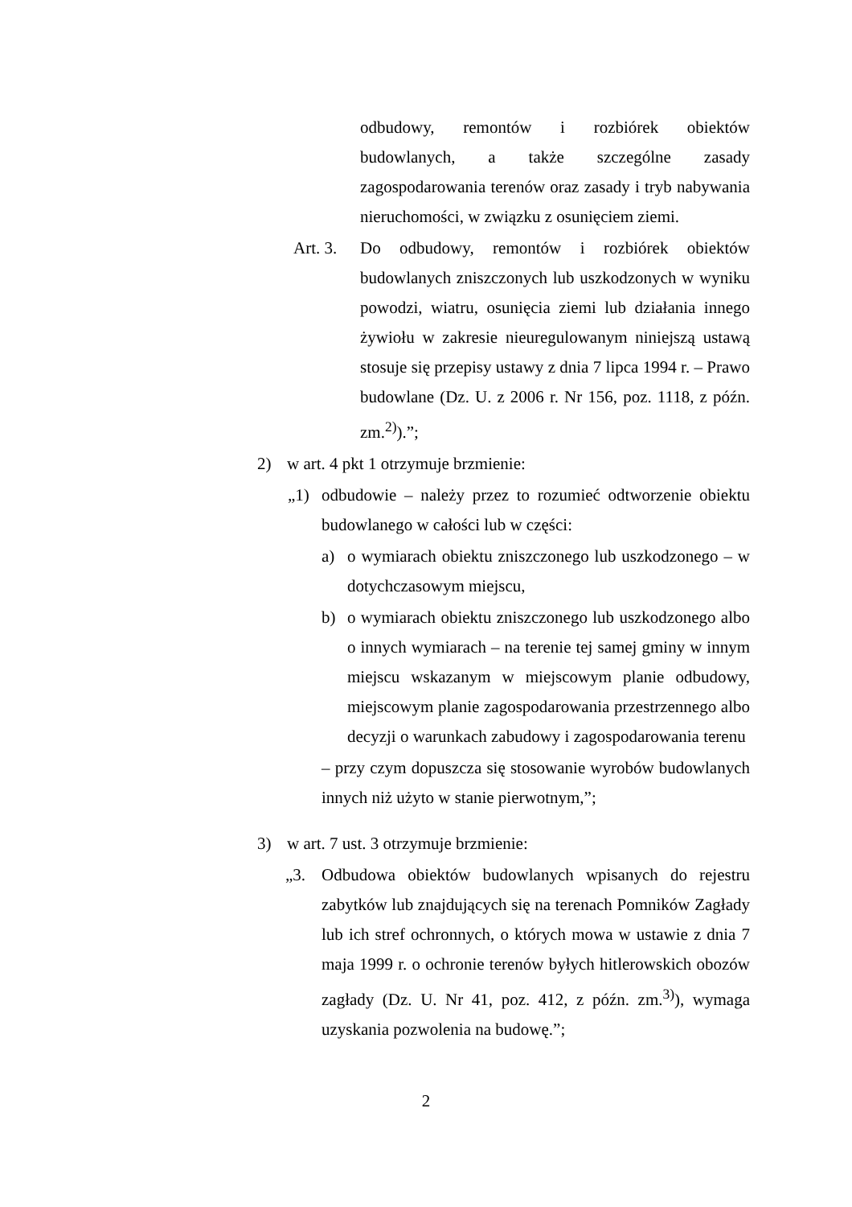odbudowy, remontów i rozbiórek obiektów budowlanych, a także szczególne zasady zagospodarowania terenów oraz zasady i tryb nabywania nieruchomości, w związku z osunięciem ziemi.
Art. 3.
Do odbudowy, remontów i rozbiórek obiektów budowlanych zniszczonych lub uszkodzonych w wyniku powodzi, wiatru, osunięcia ziemi lub działania innego żywiołu w zakresie nieuregulowanym niniejszą ustawą stosuje się przepisy ustawy z dnia 7 lipca 1994 r. – Prawo budowlane (Dz. U. z 2006 r. Nr 156, poz. 1118, z późn. zm.<sup>2)</sup>).”;
2) w art. 4 pkt 1 otrzymuje brzmienie:
„1) odbudowie – należy przez to rozumieć odtworzenie obiektu budowlanego w całości lub w części:
a) o wymiarach obiektu zniszczonego lub uszkodzonego – w dotychczasowym miejscu,
b) o wymiarach obiektu zniszczonego lub uszkodzonego albo o innych wymiarach – na terenie tej samej gminy w innym miejscu wskazanym w miejscowym planie odbudowy, miejscowym planie zagospodarowania przestrzennego albo decyzji o warunkach zabudowy i zagospodarowania terenu
– przy czym dopuszcza się stosowanie wyrobów budowlanych innych niż użyto w stanie pierwotnym,”;
3) w art. 7 ust. 3 otrzymuje brzmienie:
„3. Odbudowa obiektów budowlanych wpisanych do rejestru zabytków lub znajdujących się na terenach Pomników Zagłady lub ich stref ochronnych, o których mowa w ustawie z dnia 7 maja 1999 r. o ochronie terenów byłych hitlerowskich obozów zagłady (Dz. U. Nr 41, poz. 412, z późn. zm.<sup>3)</sup>), wymaga uzyskania pozwolenia na budowę.”;
2